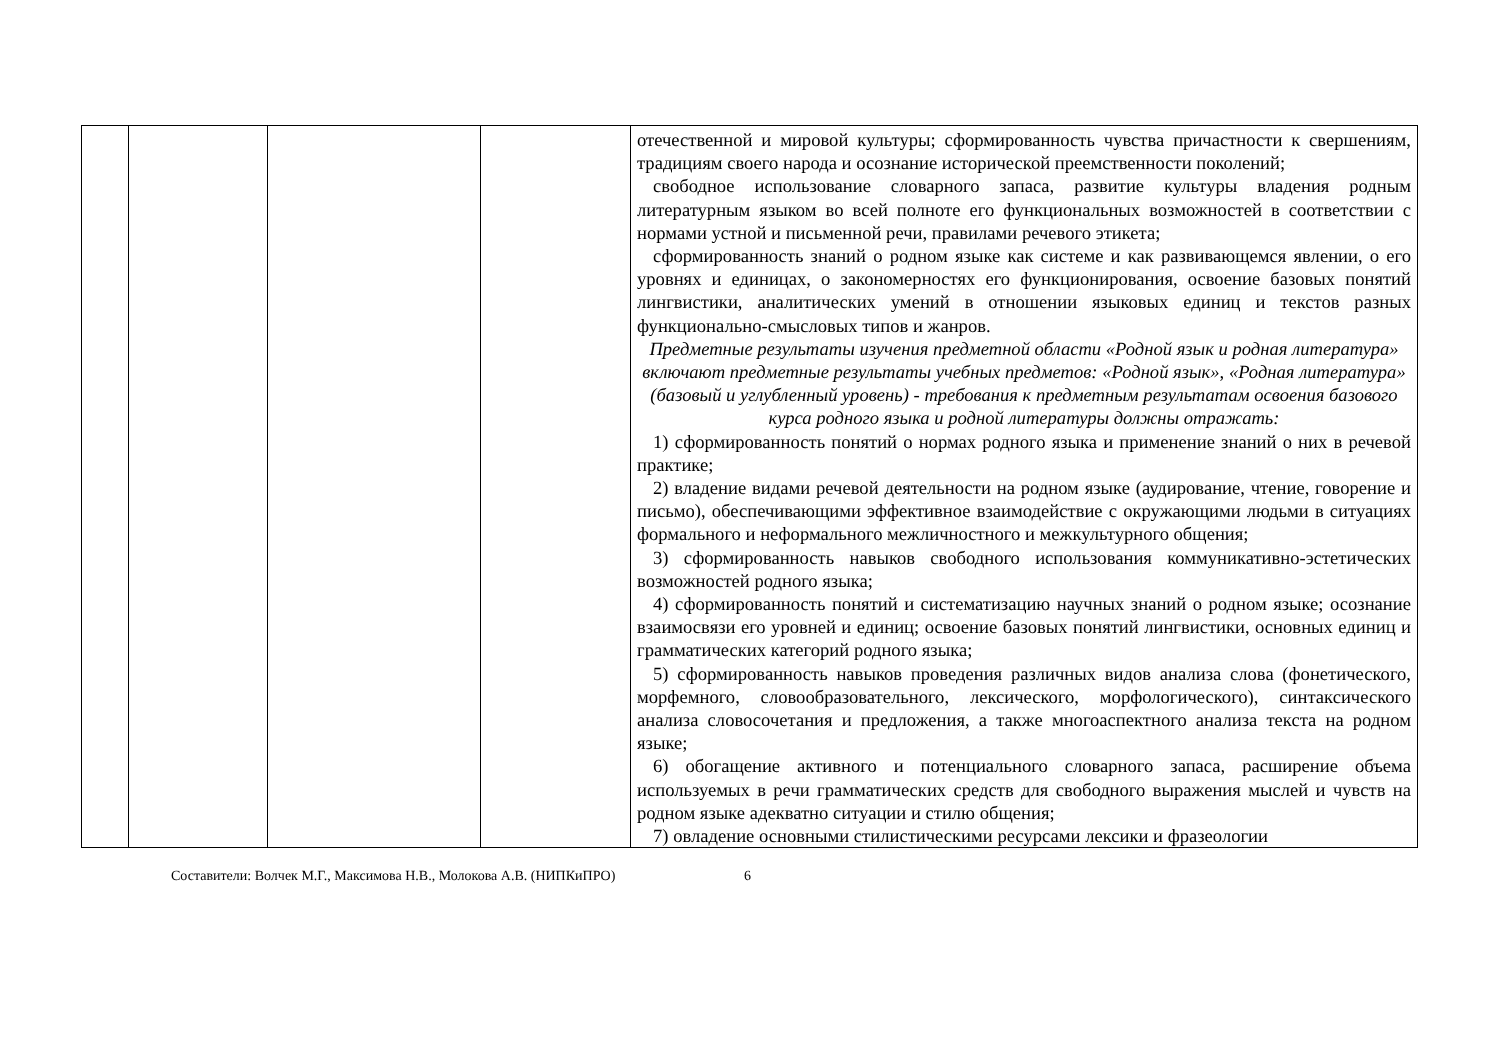| | | | | отечественной и мировой культуры; сформированность чувства причастности к свершениям, традициям своего народа и осознание исторической преемственности поколений; свободное использование словарного запаса, развитие культуры владения родным литературным языком во всей полноте его функциональных возможностей в соответствии с нормами устной и письменной речи, правилами речевого этикета; сформированность знаний о родном языке как системе и как развивающемся явлении, о его уровнях и единицах, о закономерностях его функционирования, освоение базовых понятий лингвистики, аналитических умений в отношении языковых единиц и текстов разных функционально-смысловых типов и жанров. Предметные результаты изучения предметной области «Родной язык и родная литература» включают предметные результаты учебных предметов: «Родной язык», «Родная литература» (базовый и углубленный уровень) - требования к предметным результатам освоения базового курса родного языка и родной литературы должны отражать: 1) сформированность понятий о нормах родного языка и применение знаний о них в речевой практике; 2) владение видами речевой деятельности на родном языке (аудирование, чтение, говорение и письмо), обеспечивающими эффективное взаимодействие с окружающими людьми в ситуациях формального и неформального межличностного и межкультурного общения; 3) сформированность навыков свободного использования коммуникативно-эстетических возможностей родного языка; 4) сформированность понятий и систематизацию научных знаний о родном языке; осознание взаимосвязи его уровней и единиц; освоение базовых понятий лингвистики, основных единиц и грамматических категорий родного языка; 5) сформированность навыков проведения различных видов анализа слова (фонетического, морфемного, словообразовательного, лексического, морфологического), синтаксического анализа словосочетания и предложения, а также многоаспектного анализа текста на родном языке; 6) обогащение активного и потенциального словарного запаса, расширение объема используемых в речи грамматических средств для свободного выражения мыслей и чувств на родном языке адекватно ситуации и стилю общения; 7) овладение основными стилистическими ресурсами лексики и фразеологии |
Составители: Волчек М.Г., Максимова Н.В., Молокова А.В. (НИПКиПРО) 6